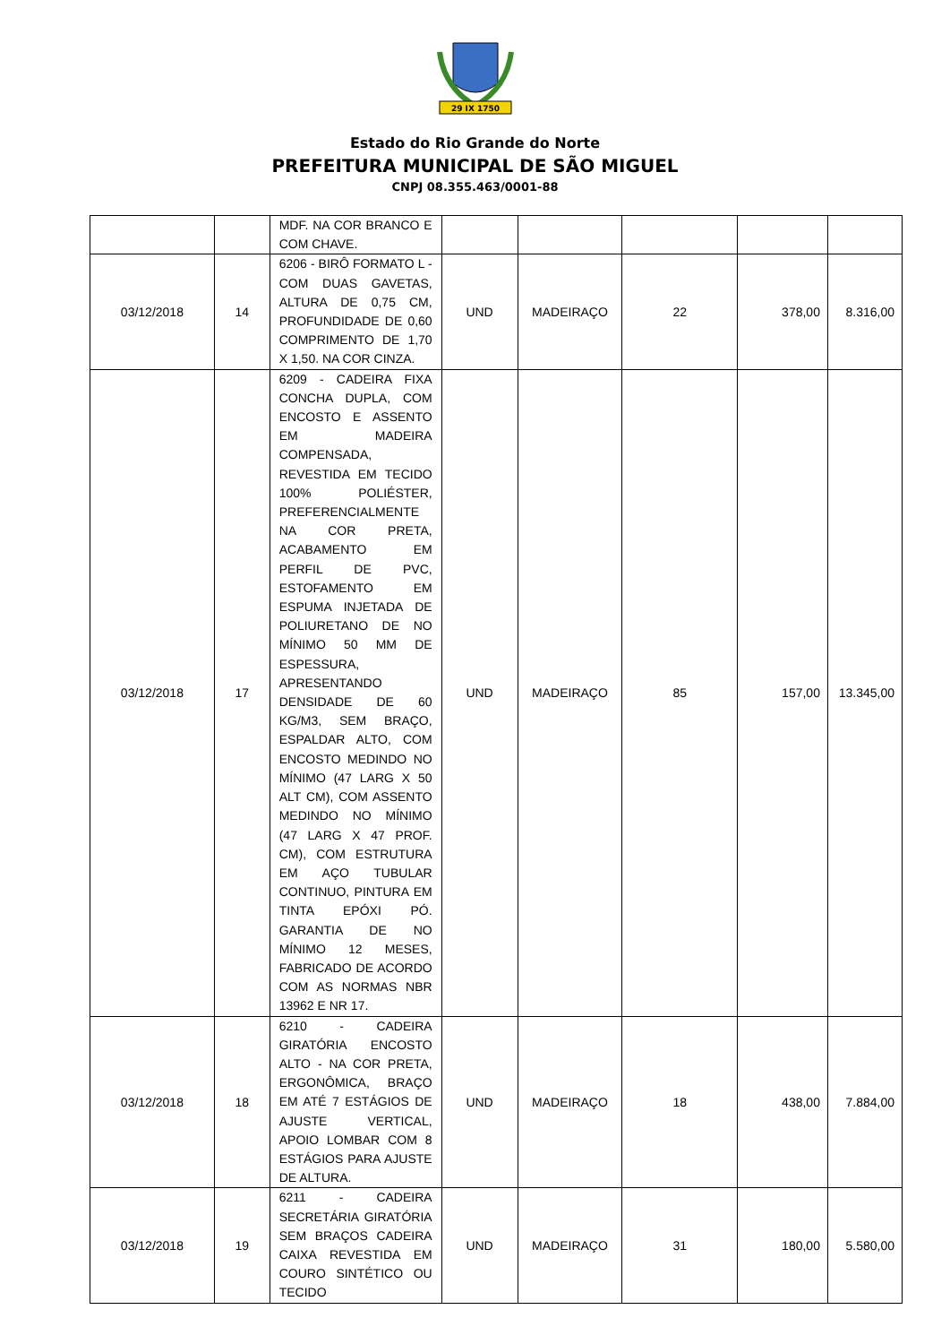29 IX 1750
Estado do Rio Grande do Norte
PREFEITURA MUNICIPAL DE SÃO MIGUEL
CNPJ 08.355.463/0001-88
| | | MDF. NA COR BRANCO E COM CHAVE. | | | | | |
| 03/12/2018 | 14 | 6206 - BIRÔ FORMATO L - COM DUAS GAVETAS, ALTURA DE 0,75 CM, PROFUNDIDADE DE 0,60 COMPRIMENTO DE 1,70 X 1,50. NA COR CINZA. | UND | MADEIRAÇO | 22 | 378,00 | 8.316,00 |
| 03/12/2018 | 17 | 6209 - CADEIRA FIXA CONCHA DUPLA, COM ENCOSTO E ASSENTO EM MADEIRA COMPENSADA, REVESTIDA EM TECIDO 100% POLIÉSTER, PREFERENCIALMENTE NA COR PRETA, ACABAMENTO EM PERFIL DE PVC, ESTOFAMENTO EM ESPUMA INJETADA DE POLIURETANO DE NO MÍNIMO 50 MM DE ESPESSURA, APRESENTANDO DENSIDADE DE 60 KG/M3, SEM BRAÇO, ESPALDAR ALTO, COM ENCOSTO MEDINDO NO MÍNIMO (47 LARG X 50 ALT CM), COM ASSENTO MEDINDO NO MÍNIMO (47 LARG X 47 PROF. CM), COM ESTRUTURA EM AÇO TUBULAR CONTINUO, PINTURA EM TINTA EPÓXI PÓ. GARANTIA DE NO MÍNIMO 12 MESES, FABRICADO DE ACORDO COM AS NORMAS NBR 13962 E NR 17. | UND | MADEIRAÇO | 85 | 157,00 | 13.345,00 |
| 03/12/2018 | 18 | 6210 - CADEIRA GIRATÓRIA ENCOSTO ALTO - NA COR PRETA, ERGONÔMICA, BRAÇO EM ATÉ 7 ESTÁGIOS DE AJUSTE VERTICAL, APOIO LOMBAR COM 8 ESTÁGIOS PARA AJUSTE DE ALTURA. | UND | MADEIRAÇO | 18 | 438,00 | 7.884,00 |
| 03/12/2018 | 19 | 6211 - CADEIRA SECRETÁRIA GIRATÓRIA SEM BRAÇOS CADEIRA CAIXA REVESTIDA EM COURO SINTÉTICO OU TECIDO | UND | MADEIRAÇO | 31 | 180,00 | 5.580,00 |